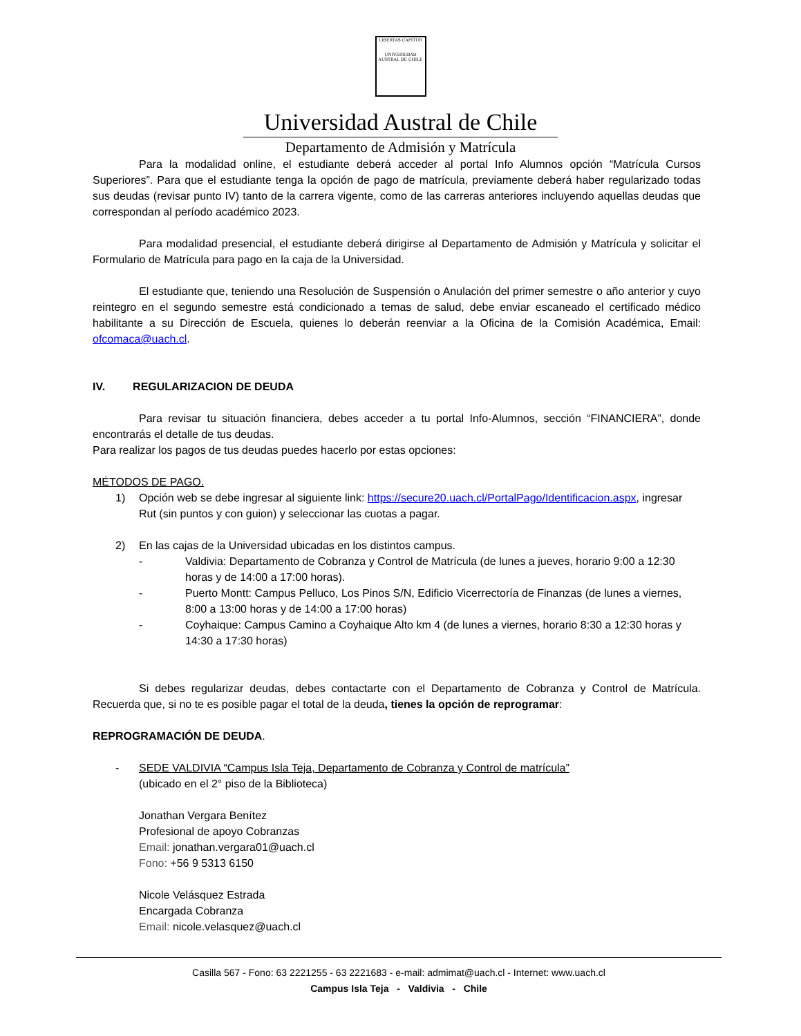LIBERTAS CAPITUR
UNIVERSIDAD AUSTRAL DE CHILE
Universidad Austral de Chile
Departamento de Admisión y Matrícula
Para la modalidad online, el estudiante deberá acceder al portal Info Alumnos opción “Matrícula Cursos Superiores”. Para que el estudiante tenga la opción de pago de matrícula, previamente deberá haber regularizado todas sus deudas (revisar punto IV) tanto de la carrera vigente, como de las carreras anteriores incluyendo aquellas deudas que correspondan al período académico 2023.
Para modalidad presencial, el estudiante deberá dirigirse al Departamento de Admisión y Matrícula y solicitar el Formulario de Matrícula para pago en la caja de la Universidad.
El estudiante que, teniendo una Resolución de Suspensión o Anulación del primer semestre o año anterior y cuyo reintegro en el segundo semestre está condicionado a temas de salud, debe enviar escaneado el certificado médico habilitante a su Dirección de Escuela, quienes lo deberán reenviar a la Oficina de la Comisión Académica, Email: ofcomaca@uach.cl.
IV. REGULARIZACION DE DEUDA
Para revisar tu situación financiera, debes acceder a tu portal Info-Alumnos, sección “FINANCIERA”, donde encontrarás el detalle de tus deudas.
Para realizar los pagos de tus deudas puedes hacerlo por estas opciones:
MÉTODOS DE PAGO.
1) Opción web se debe ingresar al siguiente link: https://secure20.uach.cl/PortalPago/Identificacion.aspx, ingresar Rut (sin puntos y con guion) y seleccionar las cuotas a pagar.
2) En las cajas de la Universidad ubicadas en los distintos campus.
- Valdivia: Departamento de Cobranza y Control de Matrícula (de lunes a jueves, horario 9:00 a 12:30 horas y de 14:00 a 17:00 horas).
- Puerto Montt: Campus Pelluco, Los Pinos S/N, Edificio Vicerrectoría de Finanzas (de lunes a viernes, 8:00 a 13:00 horas y de 14:00 a 17:00 horas)
- Coyhaique: Campus Camino a Coyhaique Alto km 4 (de lunes a viernes, horario 8:30 a 12:30 horas y 14:30 a 17:30 horas)
Si debes regularizar deudas, debes contactarte con el Departamento de Cobranza y Control de Matrícula. Recuerda que, si no te es posible pagar el total de la deuda, tienes la opción de reprogramar:
REPROGRAMACIÓN DE DEUDA.
- SEDE VALDIVIA “Campus Isla Teja, Departamento de Cobranza y Control de matrícula”
(ubicado en el 2° piso de la Biblioteca)
Jonathan Vergara Benítez
Profesional de apoyo Cobranzas
Email: jonathan.vergara01@uach.cl
Fono: +56 9 5313 6150
Nicole Velásquez Estrada
Encargada Cobranza
Email: nicole.velasquez@uach.cl
Casilla 567 - Fono: 63 2221255 - 63 2221683 - e-mail: admimat@uach.cl - Internet: www.uach.cl
Campus Isla Teja - Valdivia - Chile